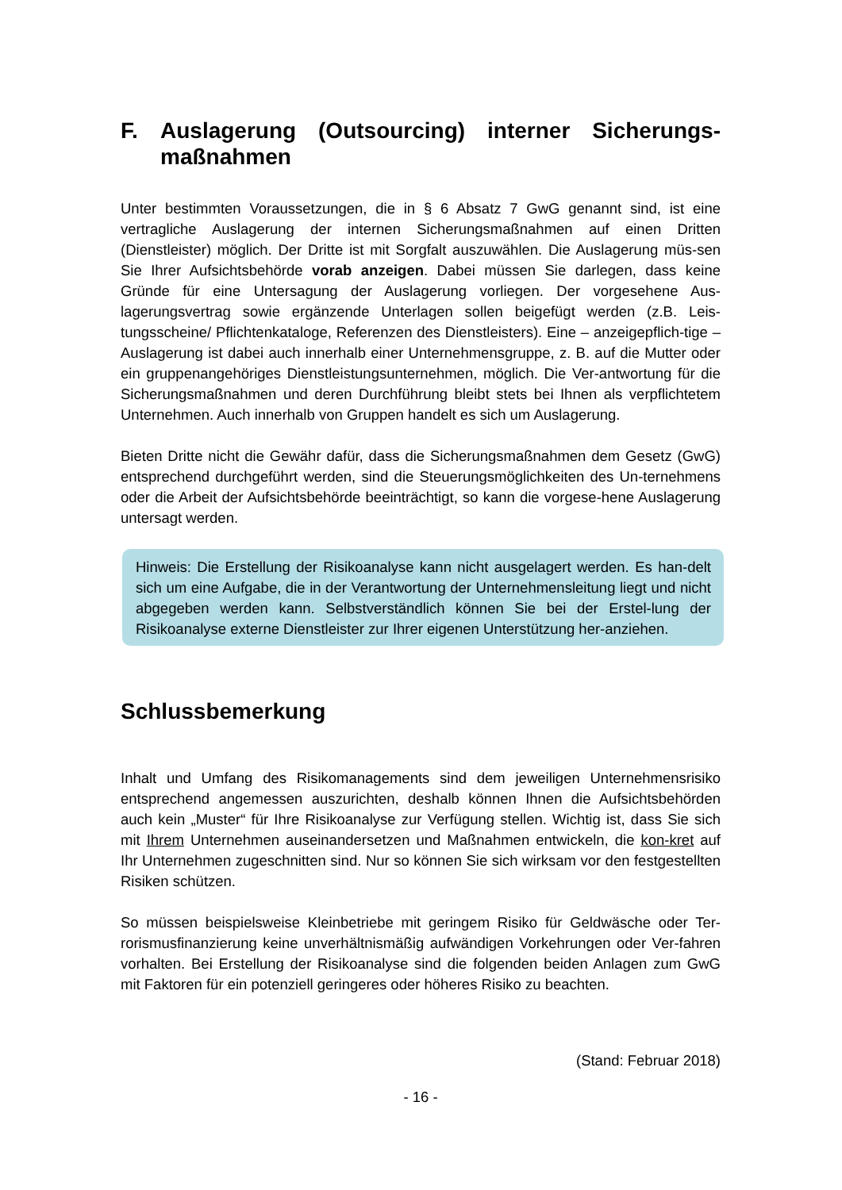F. Auslagerung (Outsourcing) interner Sicherungs-maßnahmen
Unter bestimmten Voraussetzungen, die in § 6 Absatz 7 GwG genannt sind, ist eine vertragliche Auslagerung der internen Sicherungsmaßnahmen auf einen Dritten (Dienstleister) möglich. Der Dritte ist mit Sorgfalt auszuwählen. Die Auslagerung müs-sen Sie Ihrer Aufsichtsbehörde vorab anzeigen. Dabei müssen Sie darlegen, dass keine Gründe für eine Untersagung der Auslagerung vorliegen. Der vorgesehene Aus-lagerungsvertrag sowie ergänzende Unterlagen sollen beigefügt werden (z.B. Leis-tungsscheine/ Pflichtenkataloge, Referenzen des Dienstleisters). Eine – anzeigepflich-tige – Auslagerung ist dabei auch innerhalb einer Unternehmensgruppe, z. B. auf die Mutter oder ein gruppenangehöriges Dienstleistungsunternehmen, möglich. Die Ver-antwortung für die Sicherungsmaßnahmen und deren Durchführung bleibt stets bei Ihnen als verpflichtetem Unternehmen. Auch innerhalb von Gruppen handelt es sich um Auslagerung.
Bieten Dritte nicht die Gewähr dafür, dass die Sicherungsmaßnahmen dem Gesetz (GwG) entsprechend durchgeführt werden, sind die Steuerungsmöglichkeiten des Un-ternehmens oder die Arbeit der Aufsichtsbehörde beeinträchtigt, so kann die vorgese-hene Auslagerung untersagt werden.
Hinweis: Die Erstellung der Risikoanalyse kann nicht ausgelagert werden. Es han-delt sich um eine Aufgabe, die in der Verantwortung der Unternehmensleitung liegt und nicht abgegeben werden kann. Selbstverständlich können Sie bei der Erstel-lung der Risikoanalyse externe Dienstleister zur Ihrer eigenen Unterstützung her-anziehen.
Schlussbemerkung
Inhalt und Umfang des Risikomanagements sind dem jeweiligen Unternehmensrisiko entsprechend angemessen auszurichten, deshalb können Ihnen die Aufsichtsbehörden auch kein „Muster“ für Ihre Risikoanalyse zur Verfügung stellen. Wichtig ist, dass Sie sich mit Ihrem Unternehmen auseinandersetzen und Maßnahmen entwickeln, die kon-kret auf Ihr Unternehmen zugeschnitten sind. Nur so können Sie sich wirksam vor den festgestellten Risiken schützen.
So müssen beispielsweise Kleinbetriebe mit geringem Risiko für Geldwäsche oder Ter-rorismusfinanzierung keine unverhältnismäßig aufwändigen Vorkehrungen oder Ver-fahren vorhalten. Bei Erstellung der Risikoanalyse sind die folgenden beiden Anlagen zum GwG mit Faktoren für ein potenziell geringeres oder höheres Risiko zu beachten.
(Stand: Februar 2018)
- 16 -